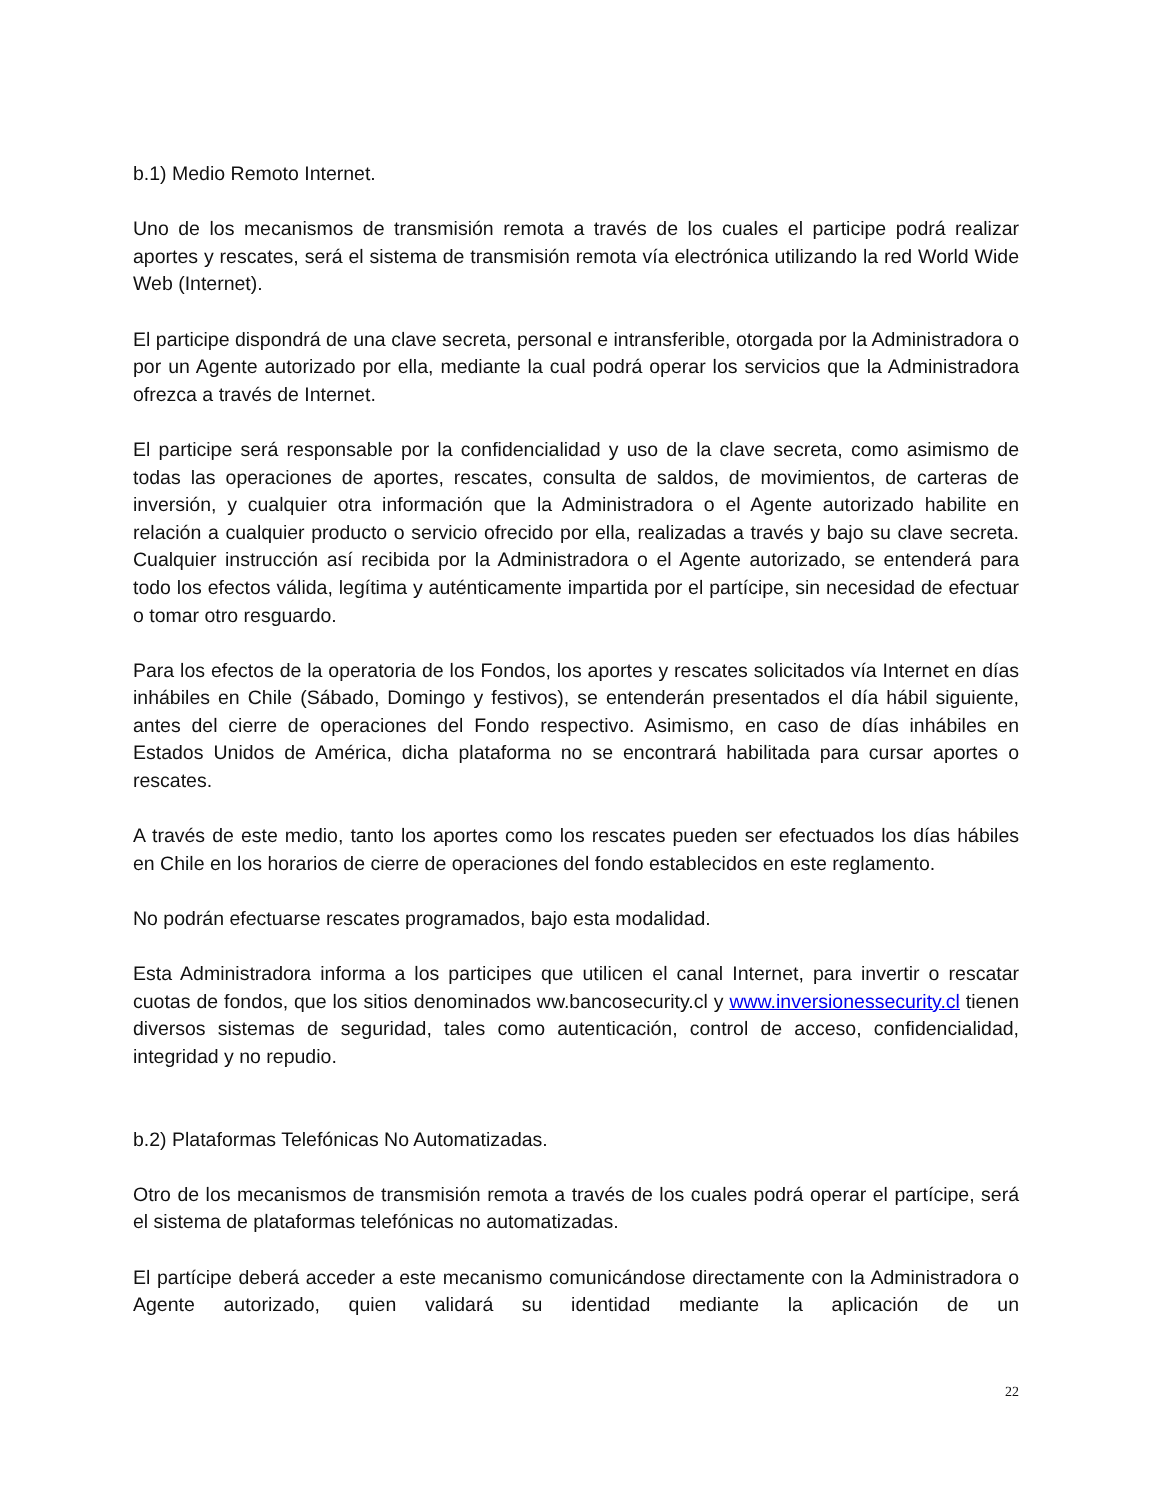b.1) Medio Remoto Internet.
Uno de los mecanismos de transmisión remota a través de los cuales el participe podrá realizar aportes y rescates, será el sistema de transmisión remota vía electrónica utilizando la red World Wide Web (Internet).
El participe dispondrá de una clave secreta, personal e intransferible, otorgada por la Administradora o por un Agente autorizado por ella, mediante la cual podrá operar los servicios que la Administradora ofrezca a través de Internet.
El participe será responsable por la confidencialidad y uso de la clave secreta, como asimismo de todas las operaciones de aportes, rescates, consulta de saldos, de movimientos, de carteras de inversión, y cualquier otra información que la Administradora o el Agente autorizado habilite en relación a cualquier producto o servicio ofrecido por ella, realizadas a través y bajo su clave secreta. Cualquier instrucción así recibida por la Administradora o el Agente autorizado, se entenderá para todo los efectos válida, legítima y auténticamente impartida por el partícipe, sin necesidad de efectuar o tomar otro resguardo.
Para los efectos de la operatoria de los Fondos, los aportes y rescates solicitados vía Internet en días inhábiles en Chile (Sábado, Domingo y festivos), se entenderán presentados el día hábil siguiente, antes del cierre de operaciones del Fondo respectivo. Asimismo, en caso de días inhábiles en Estados Unidos de América, dicha plataforma no se encontrará habilitada para cursar aportes o rescates.
A través de este medio, tanto los aportes como los rescates pueden ser efectuados los días hábiles en Chile en los horarios de cierre de operaciones del fondo establecidos en este reglamento.
No podrán efectuarse rescates programados, bajo esta modalidad.
Esta Administradora informa a los participes que utilicen el canal Internet, para invertir o rescatar cuotas de fondos, que los sitios denominados ww.bancosecurity.cl y www.inversionessecurity.cl tienen diversos sistemas de seguridad, tales como autenticación, control de acceso, confidencialidad, integridad y no repudio.
b.2) Plataformas Telefónicas No Automatizadas.
Otro de los mecanismos de transmisión remota a través de los cuales podrá operar el partícipe, será el sistema de plataformas telefónicas no automatizadas.
El partícipe deberá acceder a este mecanismo comunicándose directamente con la Administradora o Agente autorizado, quien validará su identidad mediante la aplicación de un
22